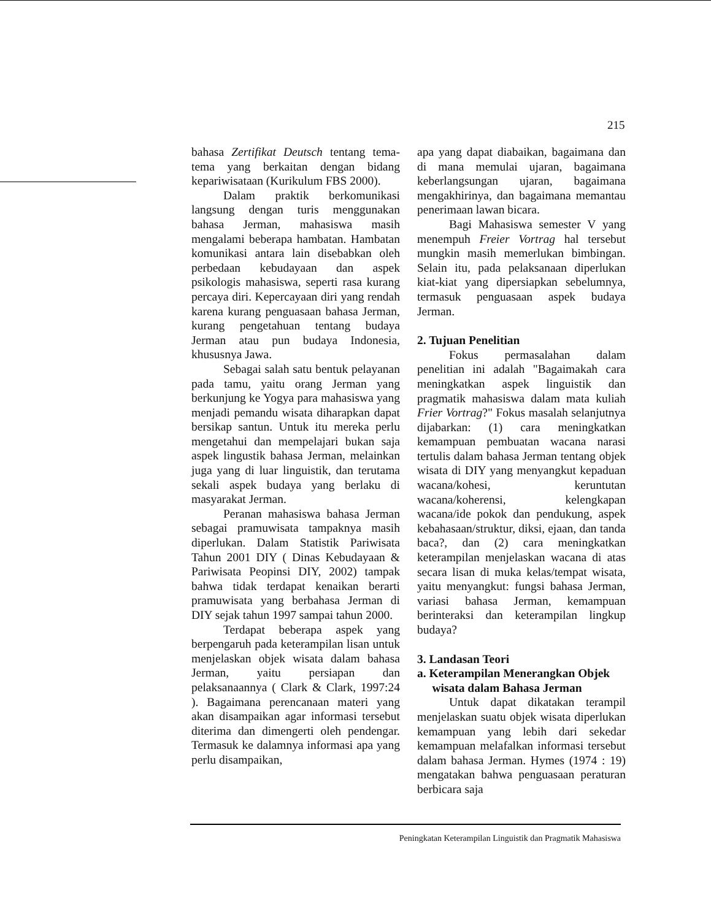215
bahasa Zertifikat Deutsch tentang tema-tema yang berkaitan dengan bidang kepariwisataan (Kurikulum FBS 2000).
Dalam praktik berkomunikasi langsung dengan turis menggunakan bahasa Jerman, mahasiswa masih mengalami beberapa hambatan. Hambatan komunikasi antara lain disebabkan oleh perbedaan kebudayaan dan aspek psikologis mahasiswa, seperti rasa kurang percaya diri. Kepercayaan diri yang rendah karena kurang penguasaan bahasa Jerman, kurang pengetahuan tentang budaya Jerman atau pun budaya Indonesia, khususnya Jawa.
Sebagai salah satu bentuk pelayanan pada tamu, yaitu orang Jerman yang berkunjung ke Yogya para mahasiswa yang menjadi pemandu wisata diharapkan dapat bersikap santun. Untuk itu mereka perlu mengetahui dan mempelajari bukan saja aspek lingustik bahasa Jerman, melainkan juga yang di luar linguistik, dan terutama sekali aspek budaya yang berlaku di masyarakat Jerman.
Peranan mahasiswa bahasa Jerman sebagai pramuwisata tampaknya masih diperlukan. Dalam Statistik Pariwisata Tahun 2001 DIY ( Dinas Kebudayaan & Pariwisata Peopinsi DIY, 2002) tampak bahwa tidak terdapat kenaikan berarti pramuwisata yang berbahasa Jerman di DIY sejak tahun 1997 sampai tahun 2000.
Terdapat beberapa aspek yang berpengaruh pada keterampilan lisan untuk menjelaskan objek wisata dalam bahasa Jerman, yaitu persiapan dan pelaksanaannya ( Clark & Clark, 1997:24 ). Bagaimana perencanaan materi yang akan disampaikan agar informasi tersebut diterima dan dimengerti oleh pendengar. Termasuk ke dalamnya informasi apa yang perlu disampaikan,
apa yang dapat diabaikan, bagaimana dan di mana memulai ujaran, bagaimana keberlangsungan ujaran, bagaimana mengakhirinya, dan bagaimana memantau penerimaan lawan bicara.
Bagi Mahasiswa semester V yang menempuh Freier Vortrag hal tersebut mungkin masih memerlukan bimbingan. Selain itu, pada pelaksanaan diperlukan kiat-kiat yang dipersiapkan sebelumnya, termasuk penguasaan aspek budaya Jerman.
2. Tujuan Penelitian
Fokus permasalahan dalam penelitian ini adalah "Bagaimakah cara meningkatkan aspek linguistik dan pragmatik mahasiswa dalam mata kuliah Frier Vortrag?" Fokus masalah selanjutnya dijabarkan: (1) cara meningkatkan kemampuan pembuatan wacana narasi tertulis dalam bahasa Jerman tentang objek wisata di DIY yang menyangkut kepaduan wacana/kohesi, keruntutan wacana/koherensi, kelengkapan wacana/ide pokok dan pendukung, aspek kebahasaan/struktur, diksi, ejaan, dan tanda baca?, dan (2) cara meningkatkan keterampilan menjelaskan wacana di atas secara lisan di muka kelas/tempat wisata, yaitu menyangkut: fungsi bahasa Jerman, variasi bahasa Jerman, kemampuan berinteraksi dan keterampilan lingkup budaya?
3. Landasan Teori
a. Keterampilan Menerangkan Objek
wisata dalam Bahasa Jerman
Untuk dapat dikatakan terampil menjelaskan suatu objek wisata diperlukan kemampuan yang lebih dari sekedar kemampuan melafalkan informasi tersebut dalam bahasa Jerman. Hymes (1974 : 19) mengatakan bahwa penguasaan peraturan berbicara saja
Peningkatan Keterampilan Linguistik dan Pragmatik Mahasiswa